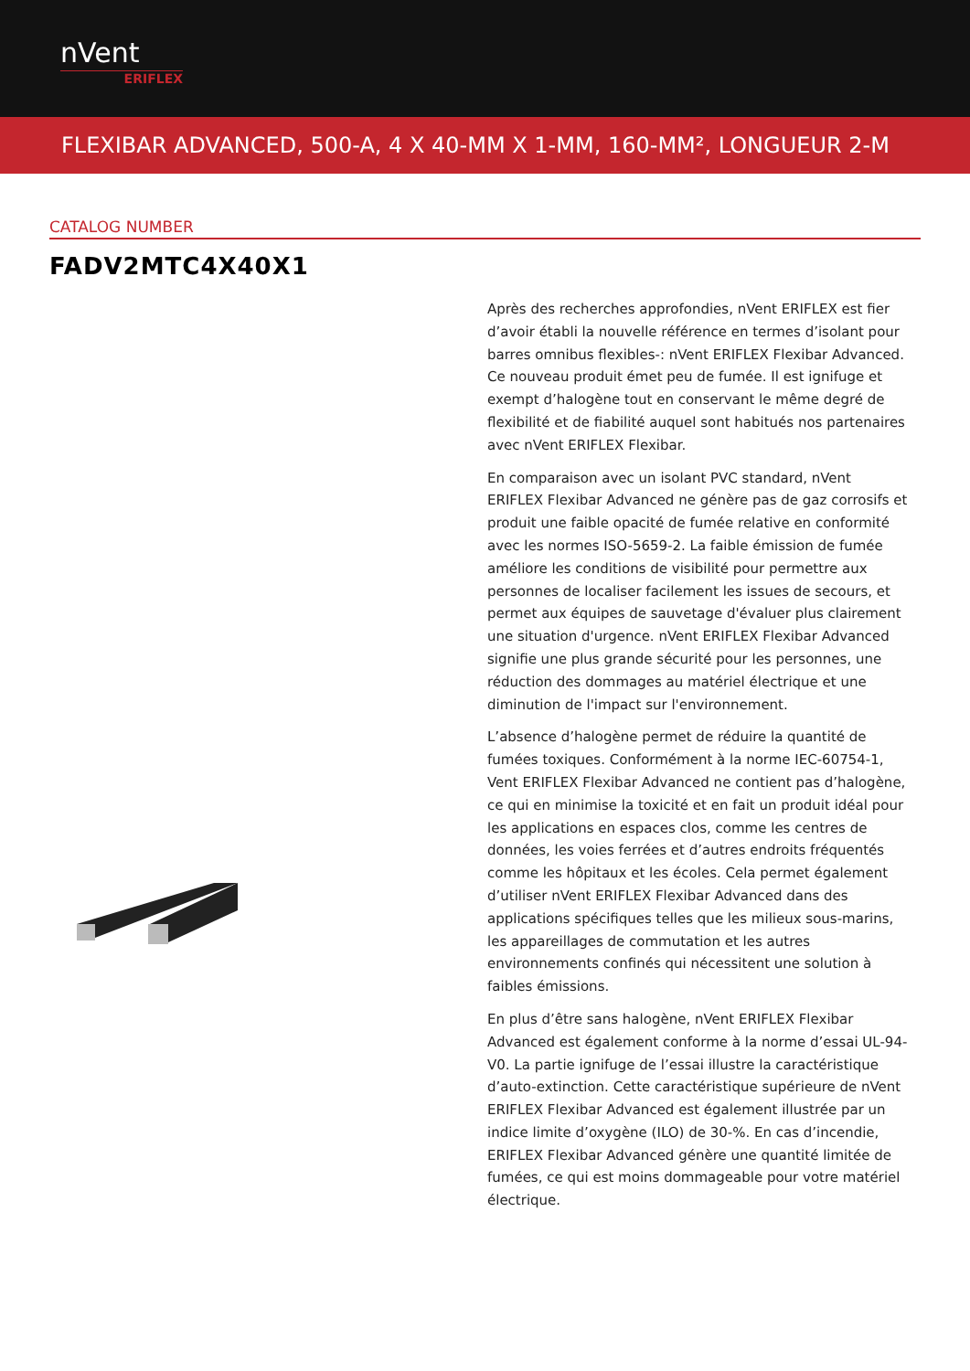nVent
ERIFLEX
FLEXIBAR ADVANCED, 500-A, 4 X 40-MM X 1-MM, 160-MM², LONGUEUR 2-M
CATALOG NUMBER
FADV2MTC4X40X1
Après des recherches approfondies, nVent ERIFLEX est fier d’avoir établi la nouvelle référence en termes d’isolant pour barres omnibus flexibles-: nVent ERIFLEX Flexibar Advanced. Ce nouveau produit émet peu de fumée. Il est ignifuge et exempt d’halogène tout en conservant le même degré de flexibilité et de fiabilité auquel sont habitués nos partenaires avec nVent ERIFLEX Flexibar.
En comparaison avec un isolant PVC standard, nVent ERIFLEX Flexibar Advanced ne génère pas de gaz corrosifs et produit une faible opacité de fumée relative en conformité avec les normes ISO-5659-2. La faible émission de fumée améliore les conditions de visibilité pour permettre aux personnes de localiser facilement les issues de secours, et permet aux équipes de sauvetage d'évaluer plus clairement une situation d'urgence. nVent ERIFLEX Flexibar Advanced signifie une plus grande sécurité pour les personnes, une réduction des dommages au matériel électrique et une diminution de l'impact sur l'environnement.
L’absence d’halogène permet de réduire la quantité de fumées toxiques. Conformément à la norme IEC-60754-1, Vent ERIFLEX Flexibar Advanced ne contient pas d’halogène, ce qui en minimise la toxicité et en fait un produit idéal pour les applications en espaces clos, comme les centres de données, les voies ferrées et d’autres endroits fréquentés comme les hôpitaux et les écoles. Cela permet également d’utiliser nVent ERIFLEX Flexibar Advanced dans des applications spécifiques telles que les milieux sous-marins, les appareillages de commutation et les autres environnements confinés qui nécessitent une solution à faibles émissions.
En plus d’être sans halogène, nVent ERIFLEX Flexibar Advanced est également conforme à la norme d’essai UL-94-V0. La partie ignifuge de l’essai illustre la caractéristique d’auto-extinction. Cette caractéristique supérieure de nVent ERIFLEX Flexibar Advanced est également illustrée par un indice limite d’oxygène (ILO) de 30-%. En cas d’incendie, ERIFLEX Flexibar Advanced génère une quantité limitée de fumées, ce qui est moins dommageable pour votre matériel électrique.